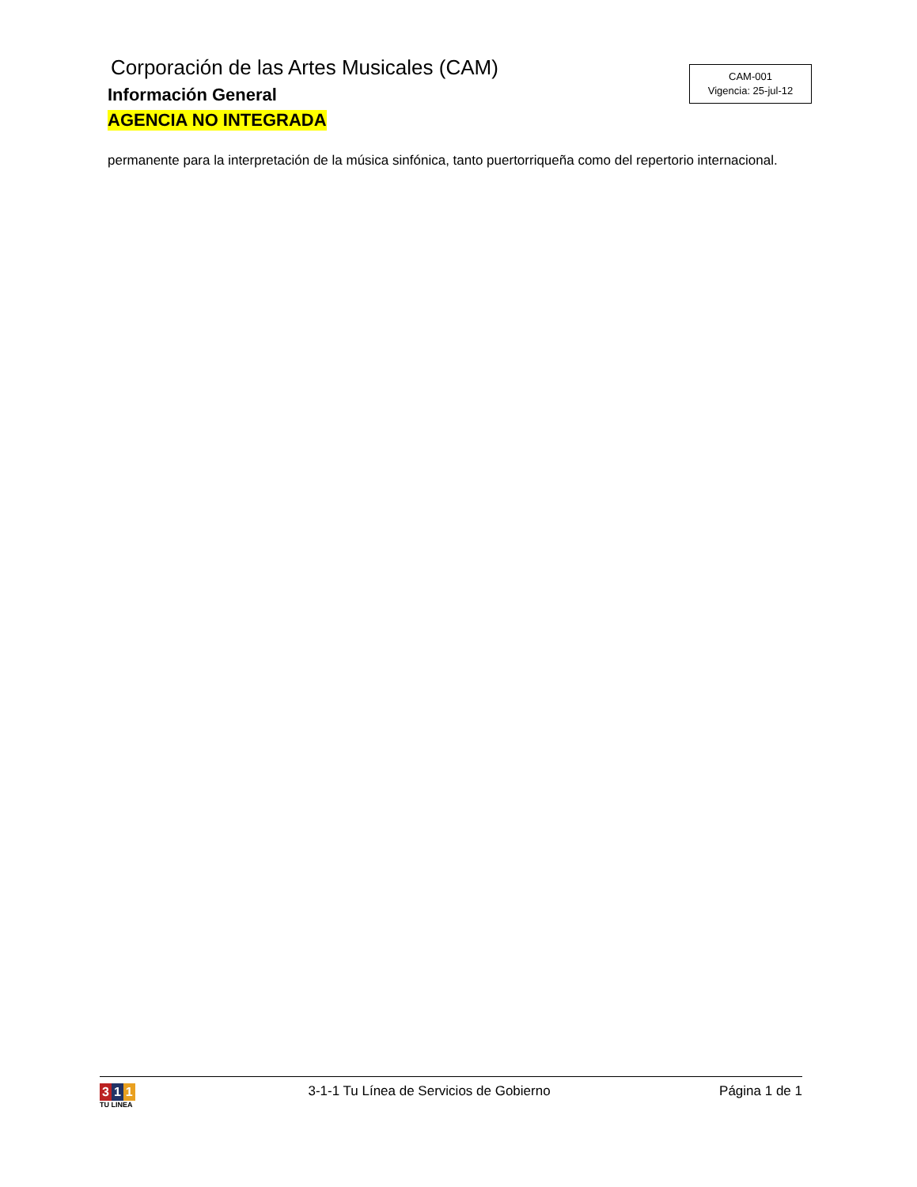Corporación de las Artes Musicales (CAM)
Información General
AGENCIA NO INTEGRADA
CAM-001
Vigencia: 25-jul-12
permanente para la interpretación de la música sinfónica, tanto puertorriqueña como del repertorio internacional.
3 1 1
TU LINEA
3-1-1 Tu Línea de Servicios de Gobierno
Página 1 de 1